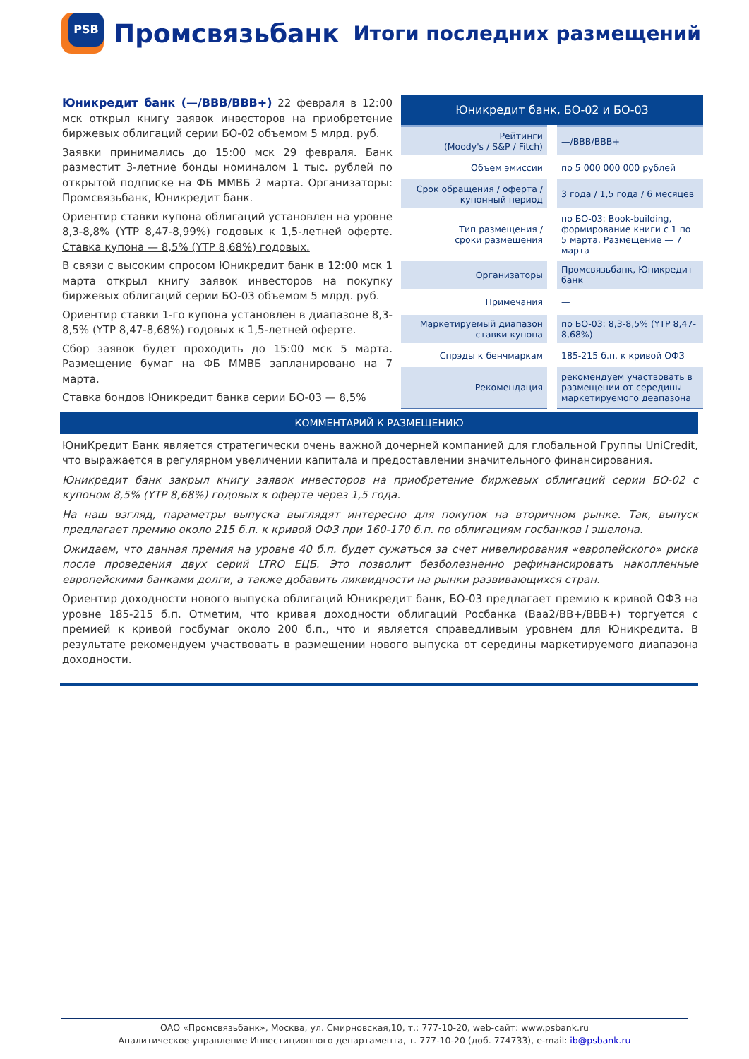PSB
Промсвязьбанк Итоги последних размещений
Юникредит банк (—/BBB/BBB+) 22 февраля в 12:00 мск открыл книгу заявок инвесторов на приобретение биржевых облигаций серии БО-02 объемом 5 млрд. руб.
Заявки принимались до 15:00 мск 29 февраля. Банк разместит 3-летние бонды номиналом 1 тыс. рублей по открытой подписке на ФБ ММВБ 2 марта. Организаторы: Промсвязьбанк, Юникредит банк.
Ориентир ставки купона облигаций установлен на уровне 8,3-8,8% (YTP 8,47-8,99%) годовых к 1,5-летней оферте. Ставка купона — 8,5% (YTP 8,68%) годовых.
В связи с высоким спросом Юникредит банк в 12:00 мск 1 марта открыл книгу заявок инвесторов на покупку биржевых облигаций серии БО-03 объемом 5 млрд. руб.
Ориентир ставки 1-го купона установлен в диапазоне 8,3-8,5% (YTP 8,47-8,68%) годовых к 1,5-летней оферте.
Сбор заявок будет проходить до 15:00 мск 5 марта. Размещение бумаг на ФБ ММВБ запланировано на 7 марта.
Ставка бондов Юникредит банка серии БО-03 — 8,5%
| Юникредит банк, БО-02 и БО-03 | |
| --- | --- |
| Рейтинги (Moody's / S&P / Fitch) | —/BBB/BBB+ |
| Объем эмиссии | по 5 000 000 000 рублей |
| Срок обращения / оферта / купонный период | 3 года / 1,5 года / 6 месяцев |
| Тип размещения / сроки размещения | по БО-03: Book-building, формирование книги с 1 по 5 марта. Размещение — 7 марта |
| Организаторы | Промсвязьбанк, Юникредит банк |
| Примечания | — |
| Маркетируемый диапазон ставки купона | по БО-03: 8,3-8,5% (YTP 8,47-8,68%) |
| Спрэды к бенчмаркам | 185-215 б.п. к кривой ОФЗ |
| Рекомендация | рекомендуем участвовать в размещении от середины маркетируемого деапазона |
КОММЕНТАРИЙ К РАЗМЕЩЕНИЮ
ЮниКредит Банк является стратегически очень важной дочерней компанией для глобальной Группы UniCredit, что выражается в регулярном увеличении капитала и предоставлении значительного финансирования.
Юникредит банк закрыл книгу заявок инвесторов на приобретение биржевых облигаций серии БО-02 с купоном 8,5% (YTP 8,68%) годовых к оферте через 1,5 года.
На наш взгляд, параметры выпуска выглядят интересно для покупок на вторичном рынке. Так, выпуск предлагает премию около 215 б.п. к кривой ОФЗ при 160-170 б.п. по облигациям госбанков I эшелона.
Ожидаем, что данная премия на уровне 40 б.п. будет сужаться за счет нивелирования «европейского» риска после проведения двух серий LTRO ЕЦБ. Это позволит безболезненно рефинансировать накопленные европейскими банками долги, а также добавить ликвидности на рынки развивающихся стран.
Ориентир доходности нового выпуска облигаций Юникредит банк, БО-03 предлагает премию к кривой ОФЗ на уровне 185-215 б.п. Отметим, что кривая доходности облигаций Росбанка (Baa2/BB+/BBB+) торгуется с премией к кривой госбумаг около 200 б.п., что и является справедливым уровнем для Юникредита. В результате рекомендуем участвовать в размещении нового выпуска от середины маркетируемого диапазона доходности.
ОАО «Промсвязьбанк», Москва, ул. Смирновская,10, т.: 777-10-20, web-сайт: www.psbank.ru
Аналитическое управление Инвестиционного департамента, т. 777-10-20 (доб. 774733), e-mail: ib@psbank.ru